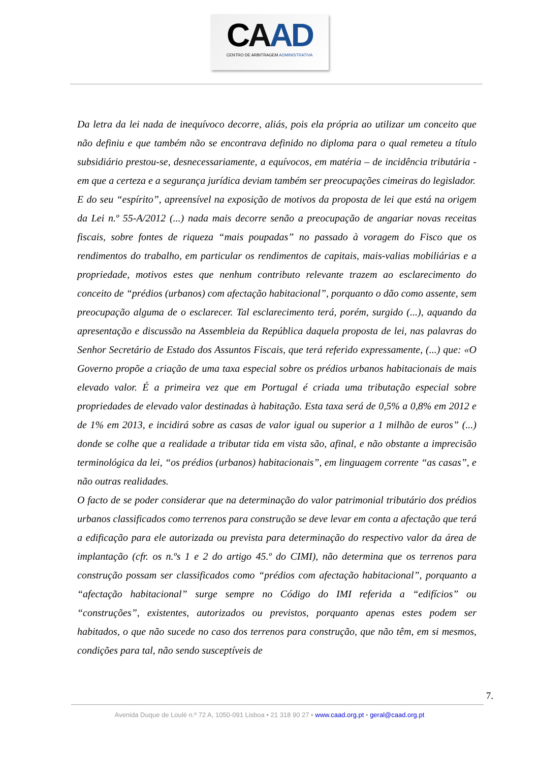CAAD
CENTRO DE ARBITRAGEM ADMINISTRATIVA
Da letra da lei nada de inequívoco decorre, aliás, pois ela própria ao utilizar um conceito que não definiu e que também não se encontrava definido no diploma para o qual remeteu a título subsidiário prestou-se, desnecessariamente, a equívocos, em matéria – de incidência tributária - em que a certeza e a segurança jurídica deviam também ser preocupações cimeiras do legislador.
E do seu “espírito”, apreensível na exposição de motivos da proposta de lei que está na origem da Lei n.º 55-A/2012 (...) nada mais decorre senão a preocupação de angariar novas receitas fiscais, sobre fontes de riqueza “mais poupadas” no passado à voragem do Fisco que os rendimentos do trabalho, em particular os rendimentos de capitais, mais-valias mobiliárias e a propriedade, motivos estes que nenhum contributo relevante trazem ao esclarecimento do conceito de “prédios (urbanos) com afectação habitacional”, porquanto o dão como assente, sem preocupação alguma de o esclarecer. Tal esclarecimento terá, porém, surgido (...), aquando da apresentação e discussão na Assembleia da República daquela proposta de lei, nas palavras do Senhor Secretário de Estado dos Assuntos Fiscais, que terá referido expressamente, (...) que: «O Governo propõe a criação de uma taxa especial sobre os prédios urbanos habitacionais de mais elevado valor. É a primeira vez que em Portugal é criada uma tributação especial sobre propriedades de elevado valor destinadas à habitação. Esta taxa será de 0,5% a 0,8% em 2012 e de 1% em 2013, e incidirá sobre as casas de valor igual ou superior a 1 milhão de euros” (...) donde se colhe que a realidade a tributar tida em vista são, afinal, e não obstante a imprecisão terminológica da lei, “os prédios (urbanos) habitacionais”, em linguagem corrente “as casas”, e não outras realidades.
O facto de se poder considerar que na determinação do valor patrimonial tributário dos prédios urbanos classificados como terrenos para construção se deve levar em conta a afectação que terá a edificação para ele autorizada ou prevista para determinação do respectivo valor da área de implantação (cfr. os n.ºs 1 e 2 do artigo 45.º do CIMI), não determina que os terrenos para construção possam ser classificados como “prédios com afectação habitacional”, porquanto a “afectação habitacional” surge sempre no Código do IMI referida a “edifícios” ou “construções”, existentes, autorizados ou previstos, porquanto apenas estes podem ser habitados, o que não sucede no caso dos terrenos para construção, que não têm, em si mesmos, condições para tal, não sendo susceptíveis de
7.
Avenida Duque de Loulé n.º 72 A, 1050-091 Lisboa • 21 318 90 27 • www.caad.org.pt • geral@caad.org.pt